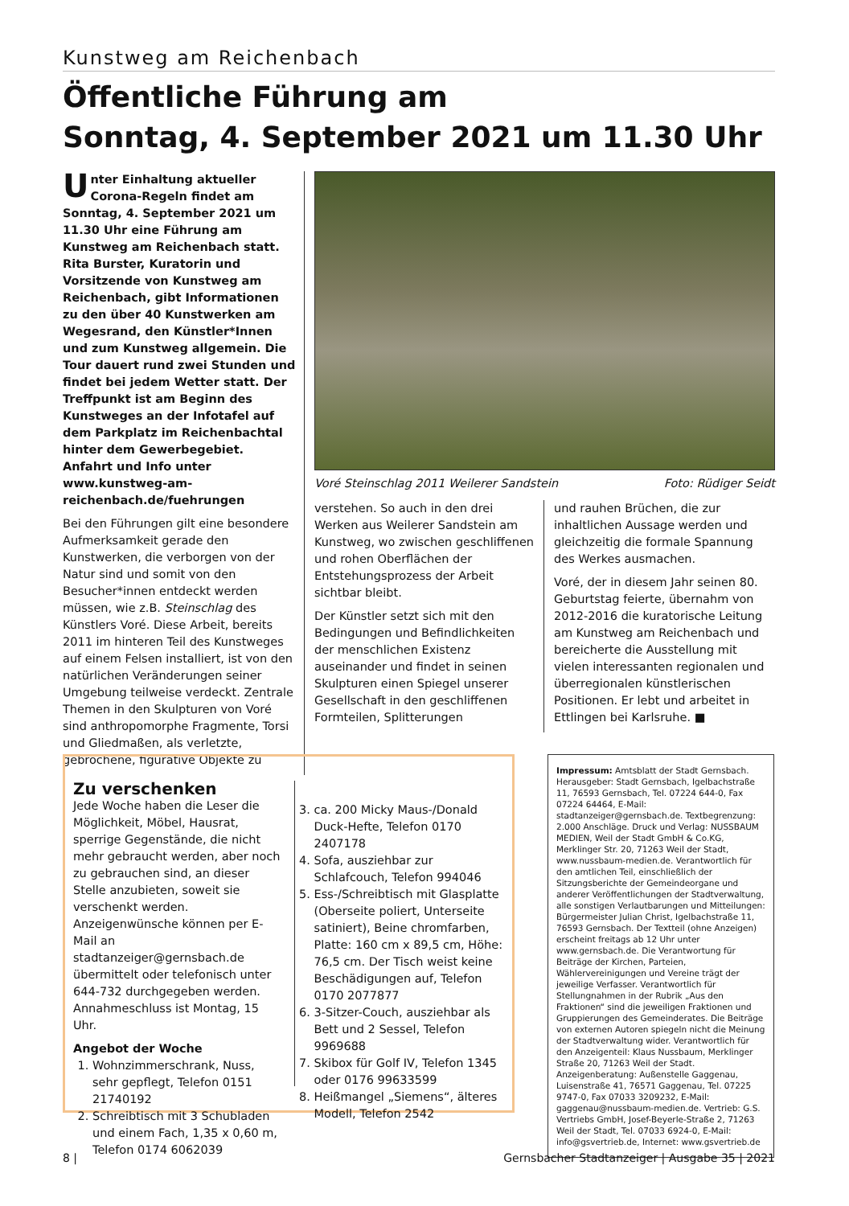Kunstweg am Reichenbach
Öffentliche Führung am
Sonntag, 4. September 2021 um 11.30 Uhr
Unter Einhaltung aktueller Corona-Regeln findet am Sonntag, 4. September 2021 um 11.30 Uhr eine Führung am Kunstweg am Reichenbach statt. Rita Burster, Kuratorin und Vorsitzende von Kunstweg am Reichenbach, gibt Informationen zu den über 40 Kunstwerken am Wegesrand, den Künstler*Innen und zum Kunstweg allgemein. Die Tour dauert rund zwei Stunden und findet bei jedem Wetter statt. Der Treffpunkt ist am Beginn des Kunstweges an der Infotafel auf dem Parkplatz im Reichenbachtal hinter dem Gewerbegebiet. Anfahrt und Info unter www.kunstweg-am-reichenbach.de/fuehrungen
Bei den Führungen gilt eine besondere Aufmerksamkeit gerade den Kunstwerken, die verborgen von der Natur sind und somit von den Besucher*innen entdeckt werden müssen, wie z.B. Steinschlag des Künstlers Voré. Diese Arbeit, bereits 2011 im hinteren Teil des Kunstweges auf einem Felsen installiert, ist von den natürlichen Veränderungen seiner Umgebung teilweise verdeckt. Zentrale Themen in den Skulpturen von Voré sind anthropomorphe Fragmente, Torsi und Gliedmaßen, als verletzte, gebrochene, figurative Objekte zu
Voré Steinschlag 2011 Weilerer Sandstein Foto: Rüdiger Seidt
verstehen. So auch in den drei Werken aus Weilerer Sandstein am Kunstweg, wo zwischen geschliffenen und rohen Oberflächen der Entstehungsprozess der Arbeit sichtbar bleibt.
Der Künstler setzt sich mit den Bedingungen und Befindlichkeiten der menschlichen Existenz auseinander und findet in seinen Skulpturen einen Spiegel unserer Gesellschaft in den geschliffenen Formteilen, Splitterungen
und rauhen Brüchen, die zur inhaltlichen Aussage werden und gleichzeitig die formale Spannung des Werkes ausmachen.
Voré, der in diesem Jahr seinen 80. Geburtstag feierte, übernahm von 2012-2016 die kuratorische Leitung am Kunstweg am Reichenbach und bereicherte die Ausstellung mit vielen interessanten regionalen und überregionalen künstlerischen Positionen. Er lebt und arbeitet in Ettlingen bei Karlsruhe. ■
Zu verschenken
Jede Woche haben die Leser die Möglichkeit, Möbel, Hausrat, sperrige Gegenstände, die nicht mehr gebraucht werden, aber noch zu gebrauchen sind, an dieser Stelle anzubieten, soweit sie verschenkt werden. Anzeigenwünsche können per E-Mail an stadtanzeiger@gernsbach.de übermittelt oder telefonisch unter 644-732 durchgegeben werden. Annahmeschluss ist Montag, 15 Uhr.
Angebot der Woche
1. Wohnzimmerschrank, Nuss, sehr gepflegt, Telefon 0151 21740192
2. Schreibtisch mit 3 Schubladen und einem Fach, 1,35 x 0,60 m, Telefon 0174 6062039
3. ca. 200 Micky Maus-/Donald Duck-Hefte, Telefon 0170 2407178
4. Sofa, ausziehbar zur Schlafcouch, Telefon 994046
5. Ess-/Schreibtisch mit Glasplatte (Oberseite poliert, Unterseite satiniert), Beine chromfarben, Platte: 160 cm x 89,5 cm, Höhe: 76,5 cm. Der Tisch weist keine Beschädigungen auf, Telefon 0170 2077877
6. 3-Sitzer-Couch, ausziehbar als Bett und 2 Sessel, Telefon 9969688
7. Skibox für Golf IV, Telefon 1345 oder 0176 99633599
8. Heißmangel „Siemens“, älteres Modell, Telefon 2542
Impressum: Amtsblatt der Stadt Gernsbach. Herausgeber: Stadt Gernsbach, Igelbachstraße 11, 76593 Gernsbach, Tel. 07224 644-0, Fax 07224 64464, E-Mail: stadtanzeiger@gernsbach.de. Textbegrenzung: 2.000 Anschläge. Druck und Verlag: NUSSBAUM MEDIEN, Weil der Stadt GmbH & Co.KG, Merklinger Str. 20, 71263 Weil der Stadt, www.nussbaum-medien.de. Verantwortlich für den amtlichen Teil, einschließlich der Sitzungsberichte der Gemeindeorgane und anderer Veröffentlichungen der Stadtverwaltung, alle sonstigen Verlautbarungen und Mitteilungen: Bürgermeister Julian Christ, Igelbachstraße 11, 76593 Gernsbach. Der Textteil (ohne Anzeigen) erscheint freitags ab 12 Uhr unter www.gernsbach.de. Die Verantwortung für Beiträge der Kirchen, Parteien, Wählervereinigungen und Vereine trägt der jeweilige Verfasser. Verantwortlich für Stellungnahmen in der Rubrik „Aus den Fraktionen“ sind die jeweiligen Fraktionen und Gruppierungen des Gemeinderates. Die Beiträge von externen Autoren spiegeln nicht die Meinung der Stadtverwaltung wider. Verantwortlich für den Anzeigenteil: Klaus Nussbaum, Merklinger Straße 20, 71263 Weil der Stadt. Anzeigenberatung: Außenstelle Gaggenau, Luisenstraße 41, 76571 Gaggenau, Tel. 07225 9747-0, Fax 07033 3209232, E-Mail: gaggenau@nussbaum-medien.de. Vertrieb: G.S. Vertriebs GmbH, Josef-Beyerle-Straße 2, 71263 Weil der Stadt, Tel. 07033 6924-0, E-Mail: info@gsvertrieb.de, Internet: www.gsvertrieb.de
8 | Gernsbacher Stadtanzeiger | Ausgabe 35 | 2021